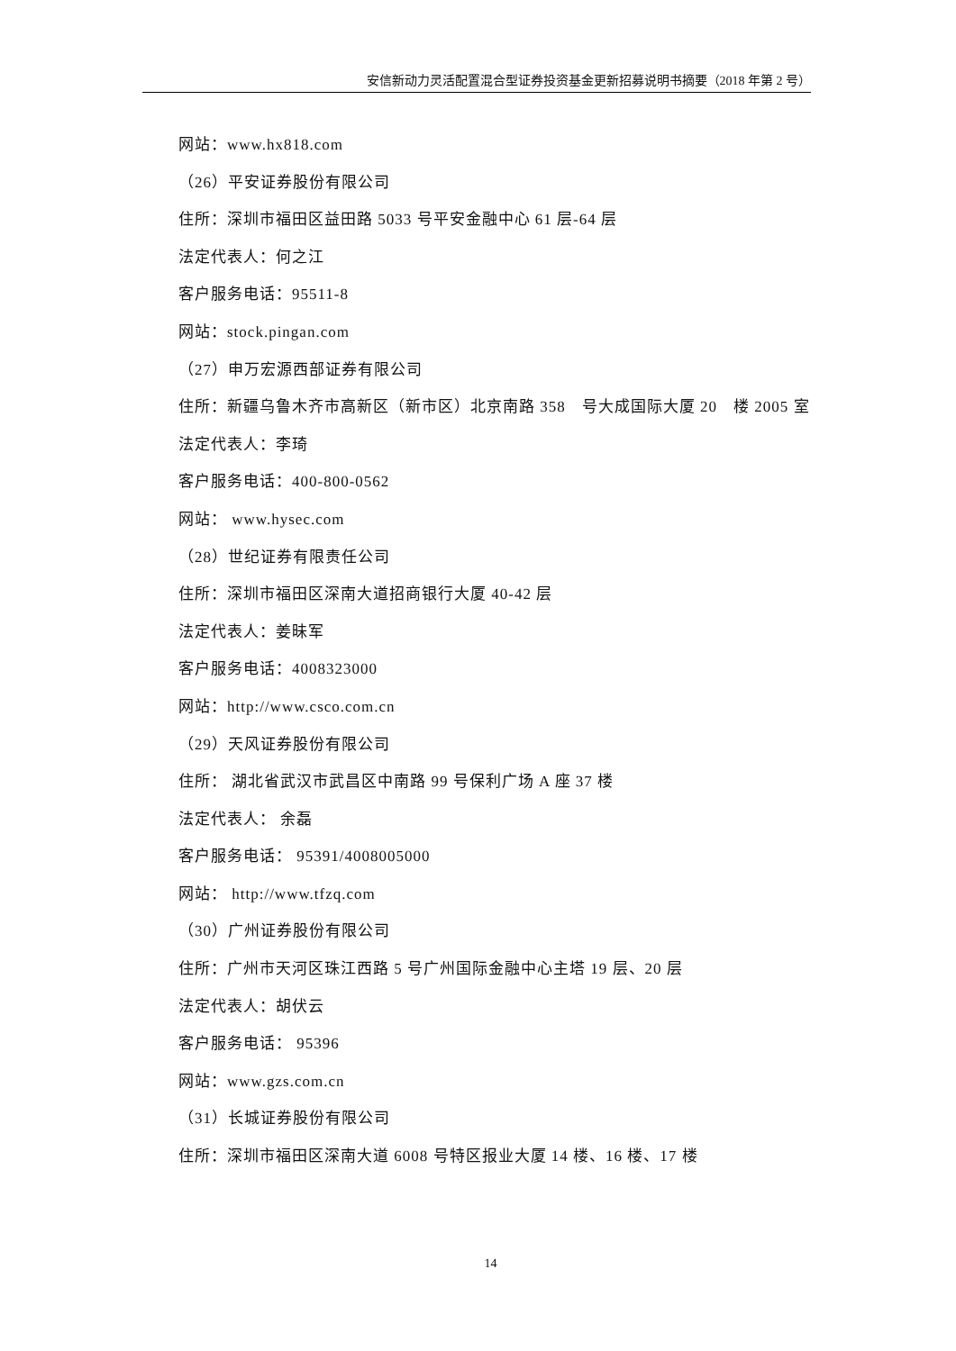安信新动力灵活配置混合型证券投资基金更新招募说明书摘要（2018 年第 2 号）
网站：www.hx818.com
（26）平安证券股份有限公司
住所：深圳市福田区益田路 5033 号平安金融中心 61 层-64 层
法定代表人：何之江
客户服务电话：95511-8
网站：stock.pingan.com
（27）申万宏源西部证券有限公司
住所：新疆乌鲁木齐市高新区（新市区）北京南路 358　号大成国际大厦 20　楼 2005 室
法定代表人：李琦
客户服务电话：400-800-0562
网站： www.hysec.com
（28）世纪证券有限责任公司
住所：深圳市福田区深南大道招商银行大厦 40-42 层
法定代表人：姜昧军
客户服务电话：4008323000
网站：http://www.csco.com.cn
（29）天风证券股份有限公司
住所： 湖北省武汉市武昌区中南路 99 号保利广场 A 座 37 楼
法定代表人： 余磊
客户服务电话： 95391/4008005000
网站： http://www.tfzq.com
（30）广州证券股份有限公司
住所：广州市天河区珠江西路 5 号广州国际金融中心主塔 19 层、20 层
法定代表人：胡伏云
客户服务电话： 95396
网站：www.gzs.com.cn
（31）长城证券股份有限公司
住所：深圳市福田区深南大道 6008 号特区报业大厦 14 楼、16 楼、17 楼
14